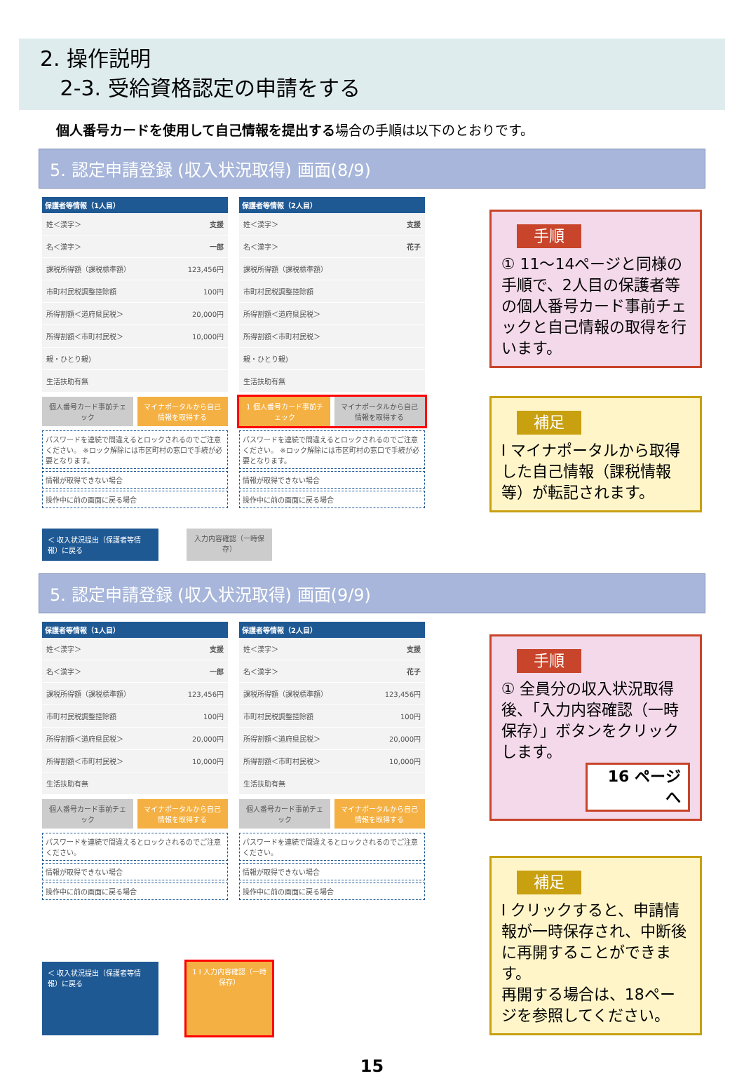2. 操作説明
2-3. 受給資格認定の申請をする
個人番号カードを使用して自己情報を提出する場合の手順は以下のとおりです。
5. 認定申請登録 (収入状況取得) 画面(8/9)
保護者等情報（1人目）
姓＜漢字＞ 支援
名＜漢字＞ 一郎
課税所得額（課税標準額） 123,456円
市町村民税調整控除額 100円
所得割額＜道府県民税＞ 20,000円
所得割額＜市町村民税＞ 10,000円
親・ひとり親)
生活扶助有無
個人番号カード事前チェック マイナポータルから自己情報を取得する
パスワードを連続で間違えるとロックされるのでご注意ください。 ※ロック解除には市区町村の窓口で手続が必要となります。
情報が取得できない場合
操作中に前の画面に戻る場合
保護者等情報（2人目）
姓＜漢字＞ 支援
名＜漢字＞ 花子
課税所得額（課税標準額）
市町村民税調整控除額
所得割額＜道府県民税＞
所得割額＜市町村民税＞
親・ひとり親)
生活扶助有無
1 個人番号カード事前チェック マイナポータルから自己情報を取得する
パスワードを連続で間違えるとロックされるのでご注意ください。 ※ロック解除には市区町村の窓口で手続が必要となります。
情報が取得できない場合
操作中に前の画面に戻る場合
＜ 収入状況提出（保護者等情報）に戻る
入力内容確認（一時保存）
手順
① 11～14ページと同様の手順で、2人目の保護者等の個人番号カード事前チェックと自己情報の取得を行います。
補足
Ⅰ マイナポータルから取得した自己情報（課税情報等）が転記されます。
5. 認定申請登録 (収入状況取得) 画面(9/9)
保護者等情報（1人目）
姓＜漢字＞ 支援
名＜漢字＞ 一郎
課税所得額（課税標準額） 123,456円
市町村民税調整控除額 100円
所得割額＜道府県民税＞ 20,000円
所得割額＜市町村民税＞ 10,000円
生活扶助有無
個人番号カード事前チェック マイナポータルから自己情報を取得する
パスワードを連続で間違えるとロックされるのでご注意ください。
情報が取得できない場合
操作中に前の画面に戻る場合
保護者等情報（2人目）
姓＜漢字＞ 支援
名＜漢字＞ 花子
課税所得額（課税標準額） 123,456円
市町村民税調整控除額 100円
所得割額＜道府県民税＞ 20,000円
所得割額＜市町村民税＞ 10,000円
生活扶助有無
個人番号カード事前チェック マイナポータルから自己情報を取得する
パスワードを連続で間違えるとロックされるのでご注意ください。
情報が取得できない場合
操作中に前の画面に戻る場合
＜ 収入状況提出（保護者等情報）に戻る
1 Ⅰ 入力内容確認（一時保存）
手順
① 全員分の収入状況取得後、「入力内容確認（一時保存）」ボタンをクリックします。
16 ページへ
補足
Ⅰ クリックすると、申請情報が一時保存され、中断後に再開することができます。
再開する場合は、18ページを参照してください。
15